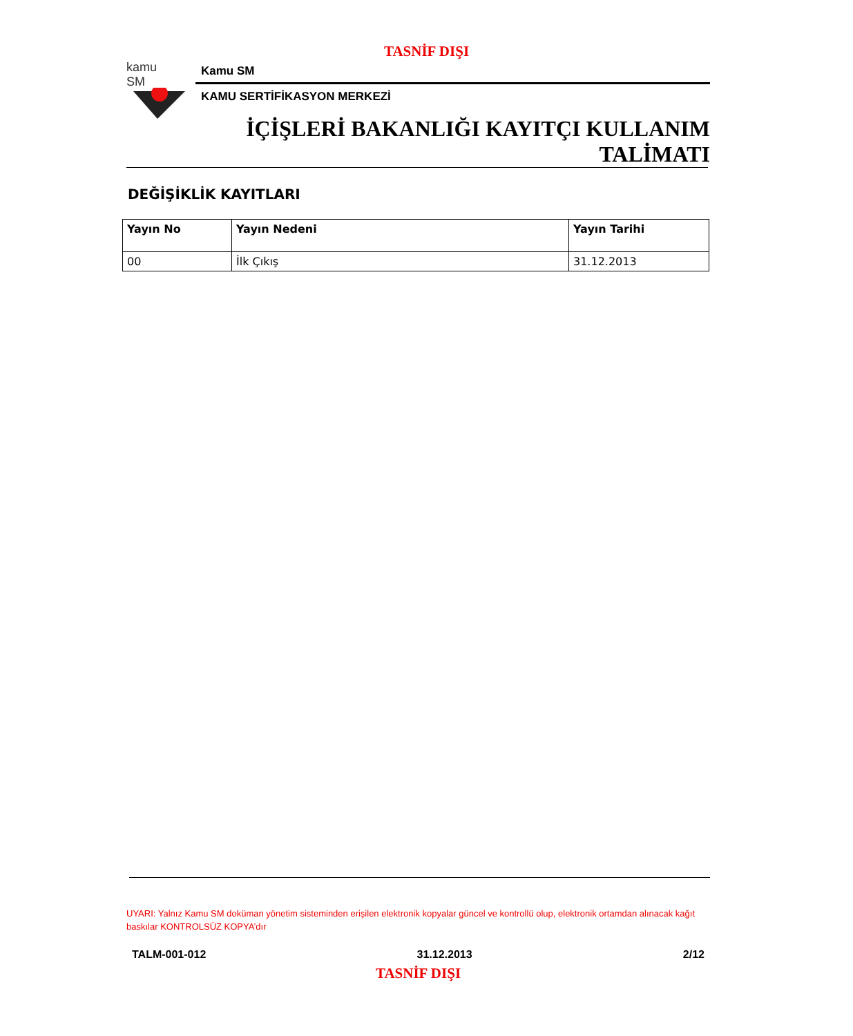TASNİF DIŞI
kamu
SM
Kamu SM
KAMU SERTİFİKASYON MERKEZİ
İÇİŞLERİ BAKANLIĞI KAYITÇI KULLANIM
TALİMATI
DEĞİŞİKLİK KAYITLARI
| Yayın No | Yayın Nedeni | Yayın Tarihi |
| --- | --- | --- |
| 00 | İlk Çıkış | 31.12.2013 |
UYARI: Yalnız Kamu SM doküman yönetim sisteminden erişilen elektronik kopyalar güncel ve kontrollü olup, elektronik ortamdan alınacak kağıt baskılar KONTROLSÜZ KOPYA’dır
TALM-001-012 31.12.2013 2/12
TASNİF DIŞI